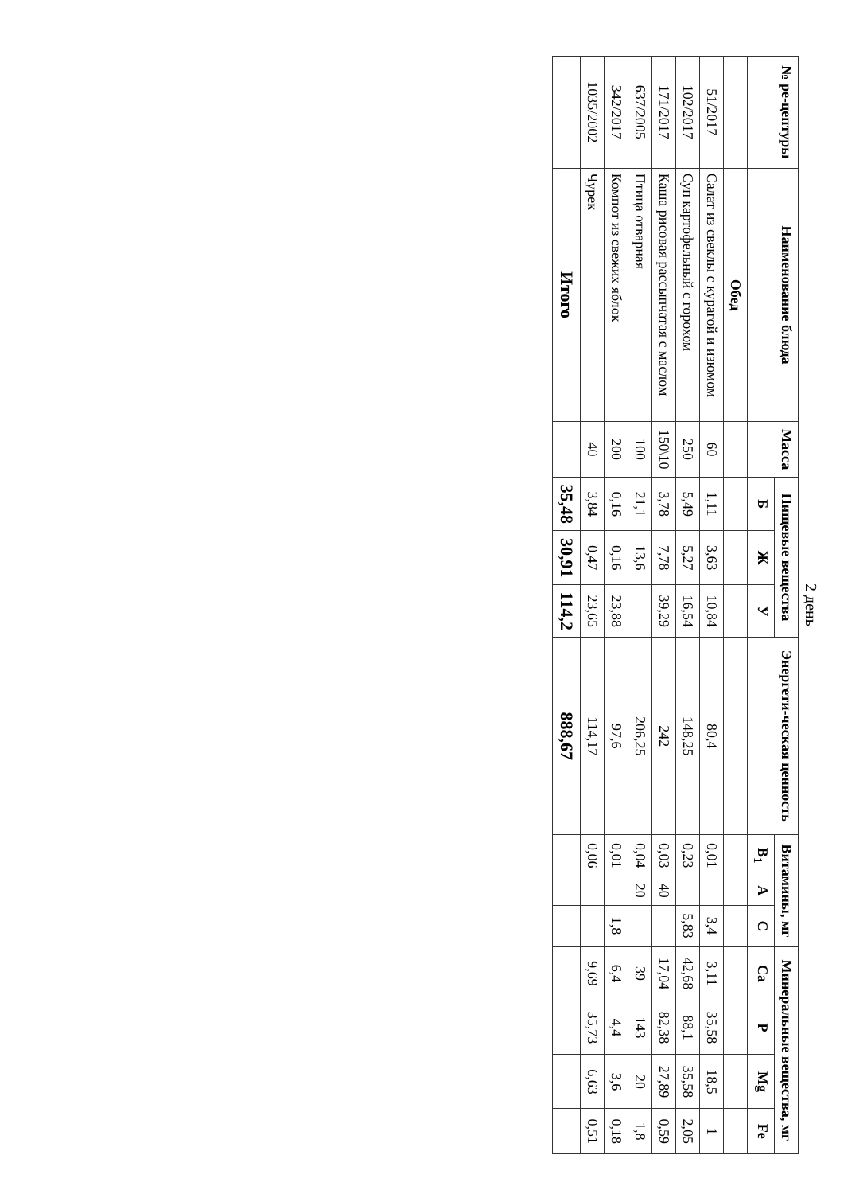2 день
| № ре-цептуры | Наименование блюда | Масса | Пищевые вещества | | | Энергети-ческая ценность | Витамины, мг | | | Минеральные вещества, мг | | | |
| --- | --- | --- | --- | --- | --- | --- | --- | --- | --- | --- | --- | --- | --- |
| | | | Б | Ж | У | | B<sub>1</sub> | A | C | Ca | P | Mg | Fe |
| | Обед | | | | | | | | | | | | |
| 51/2017 | Салат из свеклы с курагой и изюмом | 60 | 1,11 | 3,63 | 10,84 | 80,4 | 0,01 | | 3,4 | 3,11 | 35,58 | 18,5 | 1 |
| 102/2017 | Суп картофельный с горохом | 250 | 5,49 | 5,27 | 16,54 | 148,25 | 0,23 | | 5,83 | 42,68 | 88,1 | 35,58 | 2,05 |
| 171/2017 | Каша рисовая рассыпчатая с маслом | 150\10 | 3,78 | 7,78 | 39,29 | 242 | 0,03 | 40 | | 17,04 | 82,38 | 27,89 | 0,59 |
| 637/2005 | Птица отварная | 100 | 21,1 | 13,6 | | 206,25 | 0,04 | 20 | | 39 | 143 | 20 | 1,8 |
| 342/2017 | Компот из свежих яблок | 200 | 0,16 | 0,16 | 23,88 | 97,6 | 0,01 | | 1,8 | 6,4 | 4,4 | 3,6 | 0,18 |
| 1035/2002 | Чурек | 40 | 3,84 | 0,47 | 23,65 | 114,17 | 0,06 | | | 9,69 | 35,73 | 6,63 | 0,51 |
| | Итого | | 35,48 | 30,91 | 114,2 | 888,67 | | | | | | | |